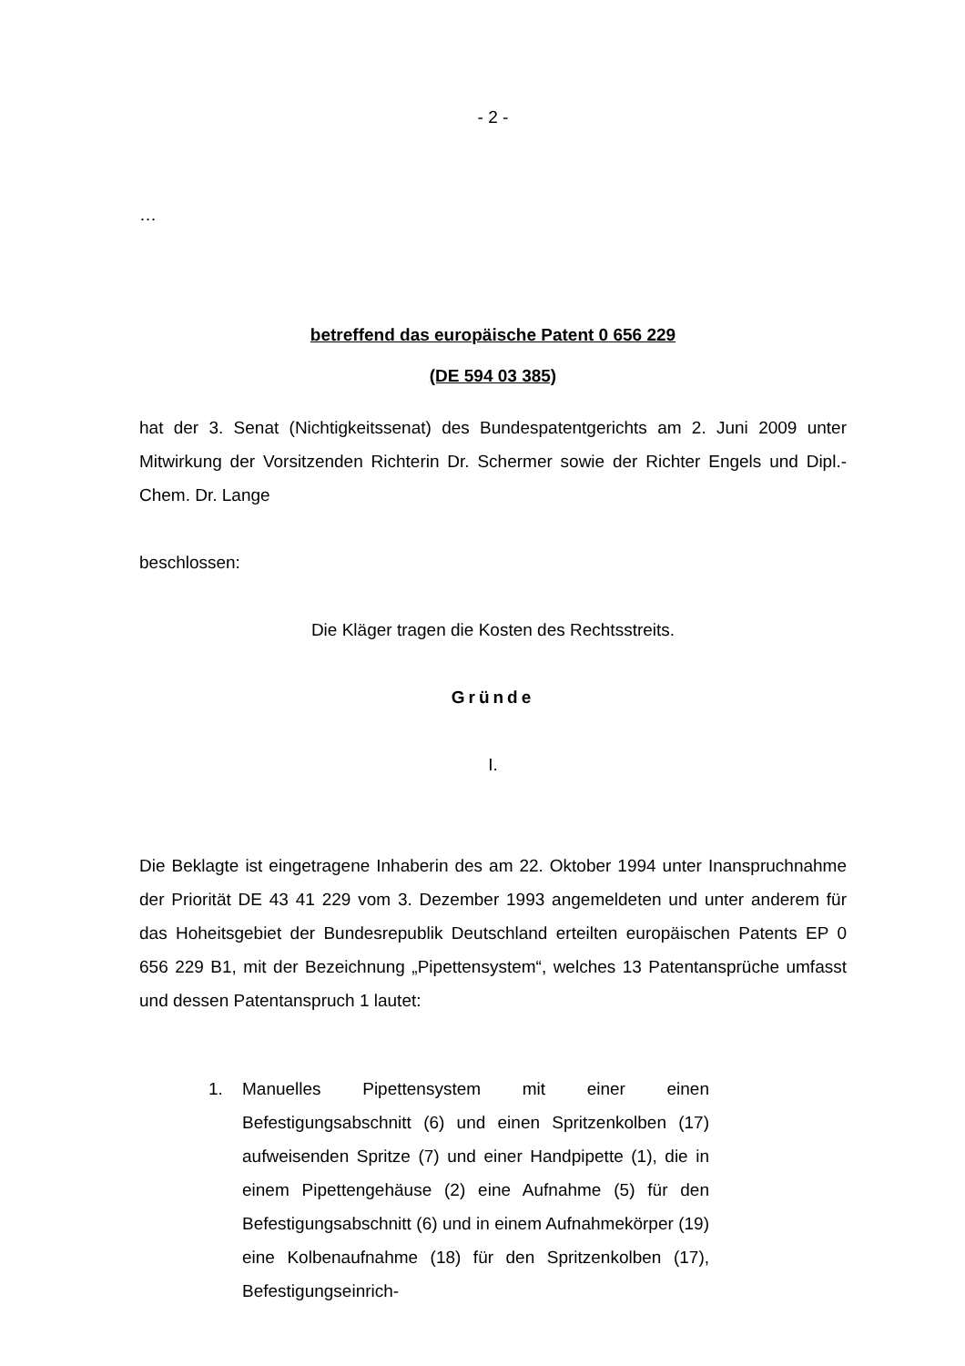- 2 -
…
betreffend das europäische Patent 0 656 229
(DE 594 03 385)
hat der 3. Senat (Nichtigkeitssenat) des Bundespatentgerichts am 2. Juni 2009 unter Mitwirkung der Vorsitzenden Richterin Dr. Schermer sowie der Richter Engels und Dipl.-Chem. Dr. Lange
beschlossen:
Die Kläger tragen die Kosten des Rechtsstreits.
Gründe
I.
Die Beklagte ist eingetragene Inhaberin des am 22. Oktober 1994 unter Inanspruchnahme der Priorität DE 43 41 229 vom 3. Dezember 1993 angemeldeten und unter anderem für das Hoheitsgebiet der Bundesrepublik Deutschland erteilten europäischen Patents EP 0 656 229 B1, mit der Bezeichnung „Pipettensystem“, welches 13 Patentansprüche umfasst und dessen Patentanspruch 1 lautet:
1. Manuelles Pipettensystem mit einer einen Befestigungsabschnitt (6) und einen Spritzenkolben (17) aufweisenden Spritze (7) und einer Handpipette (1), die in einem Pipettengehäuse (2) eine Aufnahme (5) für den Befestigungsabschnitt (6) und in einem Aufnahmekörper (19) eine Kolbenaufnahme (18) für den Spritzenkolben (17), Befestigungseinrich-